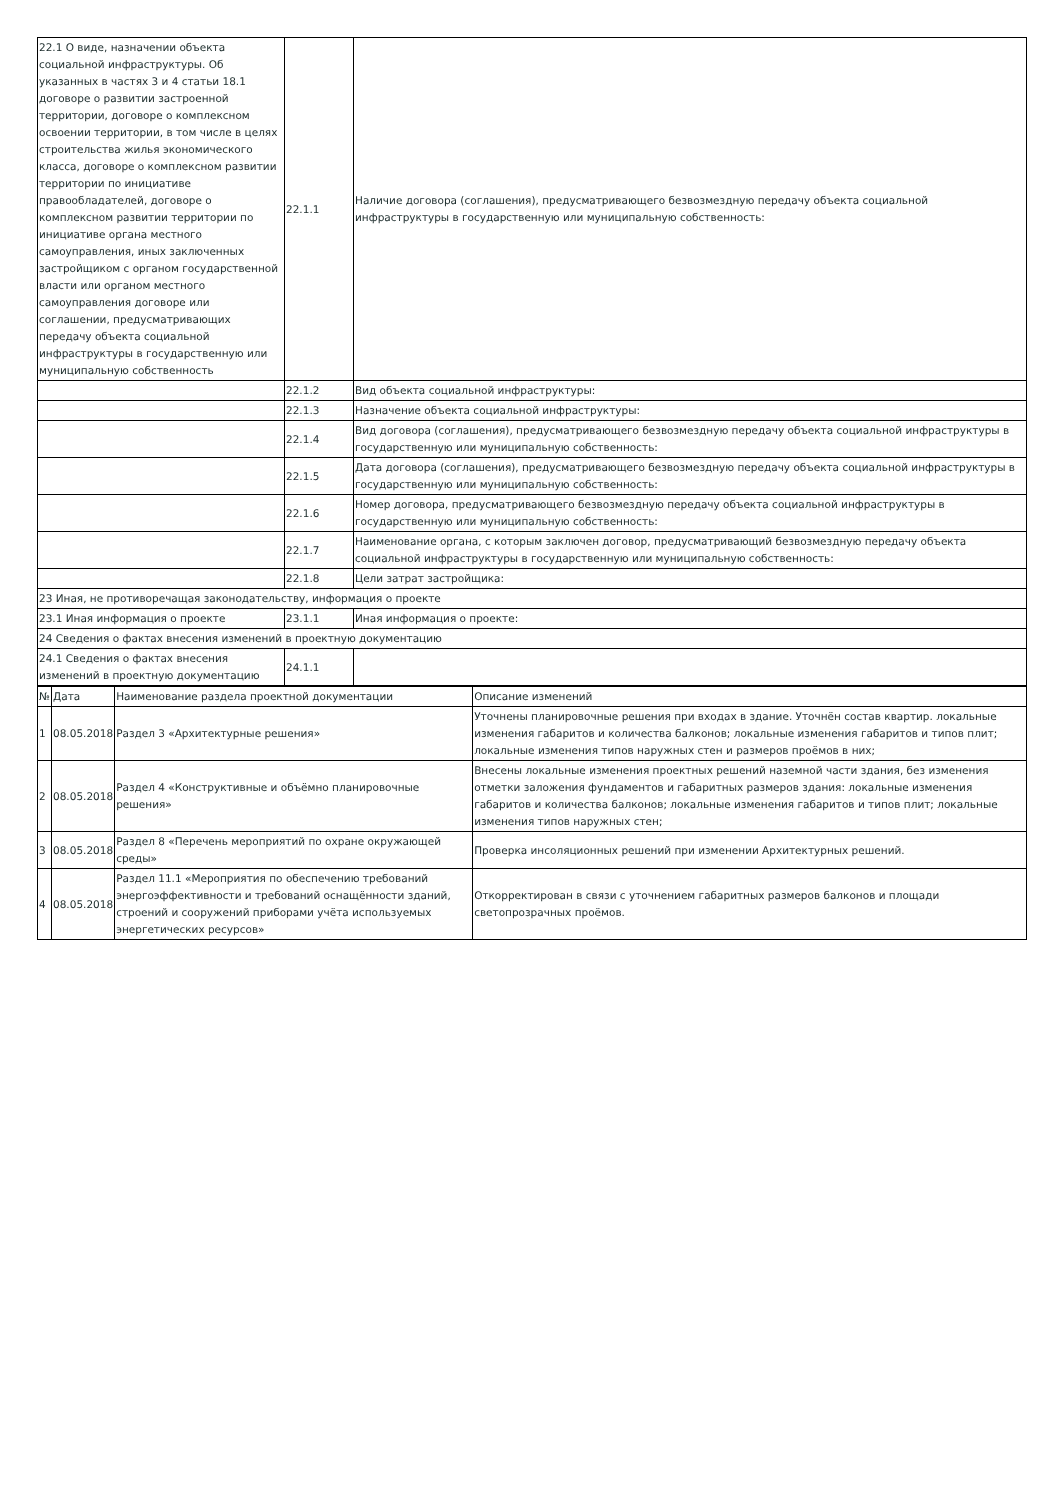| 22.1 О виде, назначении объекта социальной инфраструктуры. Об указанных в частях 3 и 4 статьи 18.1 договоре о развитии застроенной территории, договоре о комплексном освоении территории, в том числе в целях строительства жилья экономического класса, договоре о комплексном развитии территории по инициативе правообладателей, договоре о комплексном развитии территории по инициативе органа местного самоуправления, иных заключенных застройщиком с органом государственной власти или органом местного самоуправления договоре или соглашении, предусматривающих передачу объекта социальной инфраструктуры в государственную или муниципальную собственность | 22.1.1 | Наличие договора (соглашения), предусматривающего безвозмездную передачу объекта социальной инфраструктуры в государственную или муниципальную собственность: |
| | 22.1.2 | Вид объекта социальной инфраструктуры: |
| | 22.1.3 | Назначение объекта социальной инфраструктуры: |
| | 22.1.4 | Вид договора (соглашения), предусматривающего безвозмездную передачу объекта социальной инфраструктуры в государственную или муниципальную собственность: |
| | 22.1.5 | Дата договора (соглашения), предусматривающего безвозмездную передачу объекта социальной инфраструктуры в государственную или муниципальную собственность: |
| | 22.1.6 | Номер договора, предусматривающего безвозмездную передачу объекта социальной инфраструктуры в государственную или муниципальную собственность: |
| | 22.1.7 | Наименование органа, с которым заключен договор, предусматривающий безвозмездную передачу объекта социальной инфраструктуры в государственную или муниципальную собственность: |
| | 22.1.8 | Цели затрат застройщика: |
| 23 Иная, не противоречащая законодательству, информация о проекте | | |
| 23.1 Иная информация о проекте | 23.1.1 | Иная информация о проекте: |
| 24 Сведения о фактах внесения изменений в проектную документацию | | |
| 24.1 Сведения о фактах внесения изменений в проектную документацию | 24.1.1 | |
| № | Дата | Наименование раздела проектной документации | Описание изменений |
| 1 | 08.05.2018 | Раздел 3 «Архитектурные решения» | Уточнены планировочные решения при входах в здание. Уточнён состав квартир. локальные изменения габаритов и количества балконов; локальные изменения габаритов и типов плит; локальные изменения типов наружных стен и размеров проёмов в них; |
| 2 | 08.05.2018 | Раздел 4 «Конструктивные и объёмно планировочные решения» | Внесены локальные изменения проектных решений наземной части здания, без изменения отметки заложения фундаментов и габаритных размеров здания: локальные изменения габаритов и количества балконов; локальные изменения габаритов и типов плит; локальные изменения типов наружных стен; |
| 3 | 08.05.2018 | Раздел 8 «Перечень мероприятий по охране окружающей среды» | Проверка инсоляционных решений при изменении Архитектурных решений. |
| 4 | 08.05.2018 | Раздел 11.1 «Мероприятия по обеспечению требований энергоэффективности и требований оснащённости зданий, строений и сооружений приборами учёта используемых энергетических ресурсов» | Откорректирован в связи с уточнением габаритных размеров балконов и площади светопрозрачных проёмов. |